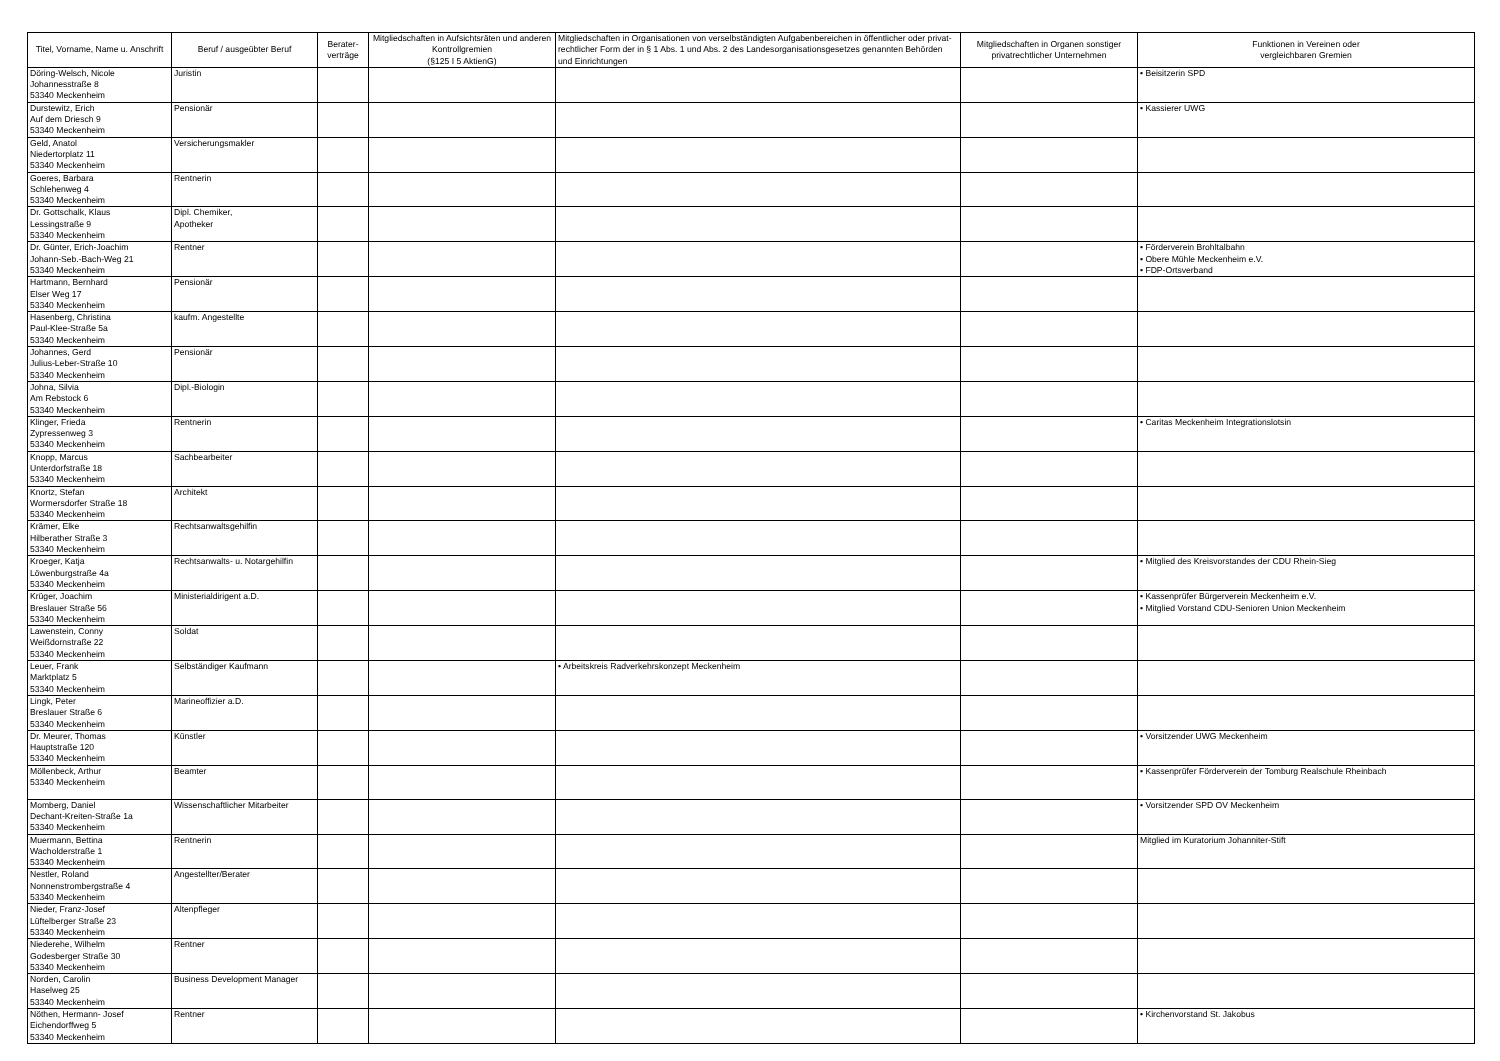| Titel, Vorname, Name u. Anschrift | Beruf / ausgeübter Beruf | Berater- verträge | Mitgliedschaften in Aufsichtsräten und anderen Kontrollgremien (§125 I 5 AktienG) | Mitgliedschaften in Organisationen von verselbständigten Aufgabenbereichen in öffentlicher oder privat-rechtlicher Form der in § 1 Abs. 1 und Abs. 2 des Landesorganisationsgesetzes genannten Behörden und Einrichtungen | Mitgliedschaften in Organen sonstiger privatrechtlicher Unternehmen | Funktionen in Vereinen oder vergleichbaren Gremien |
| --- | --- | --- | --- | --- | --- | --- |
| Döring-Welsch, Nicole Johannesstraße 8 53340 Meckenheim | Juristin | | | | | • Beisitzerin SPD |
| Durstewitz, Erich Auf dem Driesch 9 53340 Meckenheim | Pensionär | | | | | • Kassierer UWG |
| Geld, Anatol Niedertorplatz 11 53340 Meckenheim | Versicherungsmakler | | | | | |
| Goeres, Barbara Schlehenweg 4 53340 Meckenheim | Rentnerin | | | | | |
| Dr. Gottschalk, Klaus Lessingstraße 9 53340 Meckenheim | Dipl. Chemiker, Apotheker | | | | | |
| Dr. Günter, Erich-Joachim Johann-Seb.-Bach-Weg 21 53340 Meckenheim | Rentner | | | | | • Förderverein Brohltalbahn • Obere Mühle Meckenheim e.V. • FDP-Ortsverband |
| Hartmann, Bernhard Elser Weg 17 53340 Meckenheim | Pensionär | | | | | |
| Hasenberg, Christina Paul-Klee-Straße 5a 53340 Meckenheim | kaufm. Angestellte | | | | | |
| Johannes, Gerd Julius-Leber-Straße 10 53340 Meckenheim | Pensionär | | | | | |
| Johna, Silvia Am Rebstock 6 53340 Meckenheim | Dipl.-Biologin | | | | | |
| Klinger, Frieda Zypressenweg 3 53340 Meckenheim | Rentnerin | | | | | • Caritas Meckenheim Integrationslotsin |
| Knopp, Marcus Unterdorfstraße 18 53340 Meckenheim | Sachbearbeiter | | | | | |
| Knortz, Stefan Wormersdorfer Straße 18 53340 Meckenheim | Architekt | | | | | |
| Krämer, Elke Hilberather Straße 3 53340 Meckenheim | Rechtsanwaltsgehilfin | | | | | |
| Kroeger, Katja Löwenburgstraße 4a 53340 Meckenheim | Rechtsanwalts- u. Notargehilfin | | | | | • Mitglied des Kreisvorstandes der CDU Rhein-Sieg |
| Krüger, Joachim Breslauer Straße 56 53340 Meckenheim | Ministerialdirigent a.D. | | | | | • Kassenprüfer Bürgerverein Meckenheim e.V. • Mitglied Vorstand CDU-Senioren Union Meckenheim |
| Lawenstein, Conny Weißdornstraße 22 53340 Meckenheim | Soldat | | | | | |
| Leuer, Frank Marktplatz 5 53340 Meckenheim | Selbständiger Kaufmann | | | • Arbeitskreis Radverkehrskonzept Meckenheim | | |
| Lingk, Peter Breslauer Straße 6 53340 Meckenheim | Marineoffizier a.D. | | | | | |
| Dr. Meurer, Thomas Hauptstraße 120 53340 Meckenheim | Künstler | | | | | • Vorsitzender UWG Meckenheim |
| Möllenbeck, Arthur 53340 Meckenheim | Beamter | | | | | • Kassenprüfer Förderverein der Tomburg Realschule Rheinbach |
| Momberg, Daniel Dechant-Kreiten-Straße 1a 53340 Meckenheim | Wissenschaftlicher Mitarbeiter | | | | | • Vorsitzender SPD OV Meckenheim |
| Muermann, Bettina Wacholderstraße 1 53340 Meckenheim | Rentnerin | | | | | Mitglied im Kuratorium Johanniter-Stift |
| Nestler, Roland Nonnenstrombergstraße 4 53340 Meckenheim | Angestellter/Berater | | | | | |
| Nieder, Franz-Josef Lüftelberger Straße 23 53340 Meckenheim | Altenpfleger | | | | | |
| Niederehe, Wilhelm Godesberger Straße 30 53340 Meckenheim | Rentner | | | | | |
| Norden, Carolin Haselweg 25 53340 Meckenheim | Business Development Manager | | | | | |
| Nöthen, Hermann- Josef Eichendorffweg 5 53340 Meckenheim | Rentner | | | | | • Kirchenvorstand St. Jakobus |